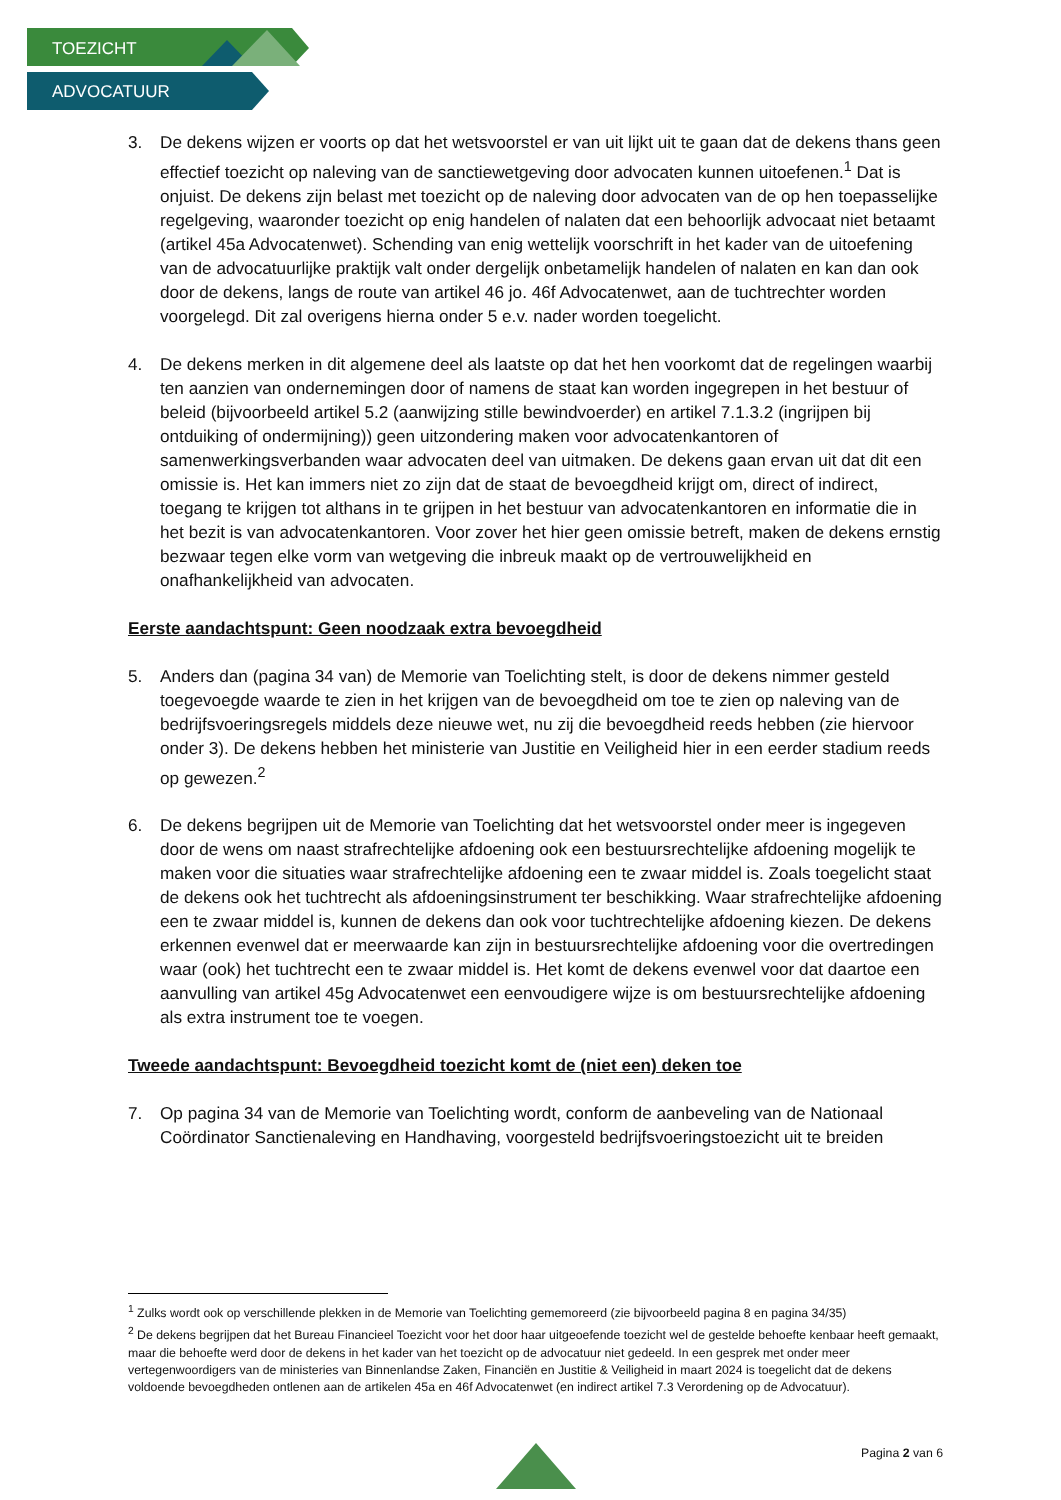TOEZICHT
ADVOCATUUR
3. De dekens wijzen er voorts op dat het wetsvoorstel er van uit lijkt uit te gaan dat de dekens thans geen effectief toezicht op naleving van de sanctiewetgeving door advocaten kunnen uitoefenen.<sup>1</sup> Dat is onjuist. De dekens zijn belast met toezicht op de naleving door advocaten van de op hen toepasselijke regelgeving, waaronder toezicht op enig handelen of nalaten dat een behoorlijk advocaat niet betaamt (artikel 45a Advocatenwet). Schending van enig wettelijk voorschrift in het kader van de uitoefening van de advocatuurlijke praktijk valt onder dergelijk onbetamelijk handelen of nalaten en kan dan ook door de dekens, langs de route van artikel 46 jo. 46f Advocatenwet, aan de tuchtrechter worden voorgelegd. Dit zal overigens hierna onder 5 e.v. nader worden toegelicht.
4. De dekens merken in dit algemene deel als laatste op dat het hen voorkomt dat de regelingen waarbij ten aanzien van ondernemingen door of namens de staat kan worden ingegrepen in het bestuur of beleid (bijvoorbeeld artikel 5.2 (aanwijzing stille bewindvoerder) en artikel 7.1.3.2 (ingrijpen bij ontduiking of ondermijning)) geen uitzondering maken voor advocatenkantoren of samenwerkingsverbanden waar advocaten deel van uitmaken. De dekens gaan ervan uit dat dit een omissie is. Het kan immers niet zo zijn dat de staat de bevoegdheid krijgt om, direct of indirect, toegang te krijgen tot althans in te grijpen in het bestuur van advocatenkantoren en informatie die in het bezit is van advocatenkantoren. Voor zover het hier geen omissie betreft, maken de dekens ernstig bezwaar tegen elke vorm van wetgeving die inbreuk maakt op de vertrouwelijkheid en onafhankelijkheid van advocaten.
Eerste aandachtspunt: Geen noodzaak extra bevoegdheid
5. Anders dan (pagina 34 van) de Memorie van Toelichting stelt, is door de dekens nimmer gesteld toegevoegde waarde te zien in het krijgen van de bevoegdheid om toe te zien op naleving van de bedrijfsvoeringsregels middels deze nieuwe wet, nu zij die bevoegdheid reeds hebben (zie hiervoor onder 3). De dekens hebben het ministerie van Justitie en Veiligheid hier in een eerder stadium reeds op gewezen.<sup>2</sup>
6. De dekens begrijpen uit de Memorie van Toelichting dat het wetsvoorstel onder meer is ingegeven door de wens om naast strafrechtelijke afdoening ook een bestuursrechtelijke afdoening mogelijk te maken voor die situaties waar strafrechtelijke afdoening een te zwaar middel is. Zoals toegelicht staat de dekens ook het tuchtrecht als afdoeningsinstrument ter beschikking. Waar strafrechtelijke afdoening een te zwaar middel is, kunnen de dekens dan ook voor tuchtrechtelijke afdoening kiezen. De dekens erkennen evenwel dat er meerwaarde kan zijn in bestuursrechtelijke afdoening voor die overtredingen waar (ook) het tuchtrecht een te zwaar middel is. Het komt de dekens evenwel voor dat daartoe een aanvulling van artikel 45g Advocatenwet een eenvoudigere wijze is om bestuursrechtelijke afdoening als extra instrument toe te voegen.
Tweede aandachtspunt: Bevoegdheid toezicht komt de (niet een) deken toe
7. Op pagina 34 van de Memorie van Toelichting wordt, conform de aanbeveling van de Nationaal Coördinator Sanctienaleving en Handhaving, voorgesteld bedrijfsvoeringstoezicht uit te breiden
<sup>1</sup> Zulks wordt ook op verschillende plekken in de Memorie van Toelichting gememoreerd (zie bijvoorbeeld pagina 8 en pagina 34/35)
<sup>2</sup> De dekens begrijpen dat het Bureau Financieel Toezicht voor het door haar uitgeoefende toezicht wel de gestelde behoefte kenbaar heeft gemaakt, maar die behoefte werd door de dekens in het kader van het toezicht op de advocatuur niet gedeeld. In een gesprek met onder meer vertegenwoordigers van de ministeries van Binnenlandse Zaken, Financiën en Justitie & Veiligheid in maart 2024 is toegelicht dat de dekens voldoende bevoegdheden ontlenen aan de artikelen 45a en 46f Advocatenwet (en indirect artikel 7.3 Verordening op de Advocatuur).
Pagina 2 van 6